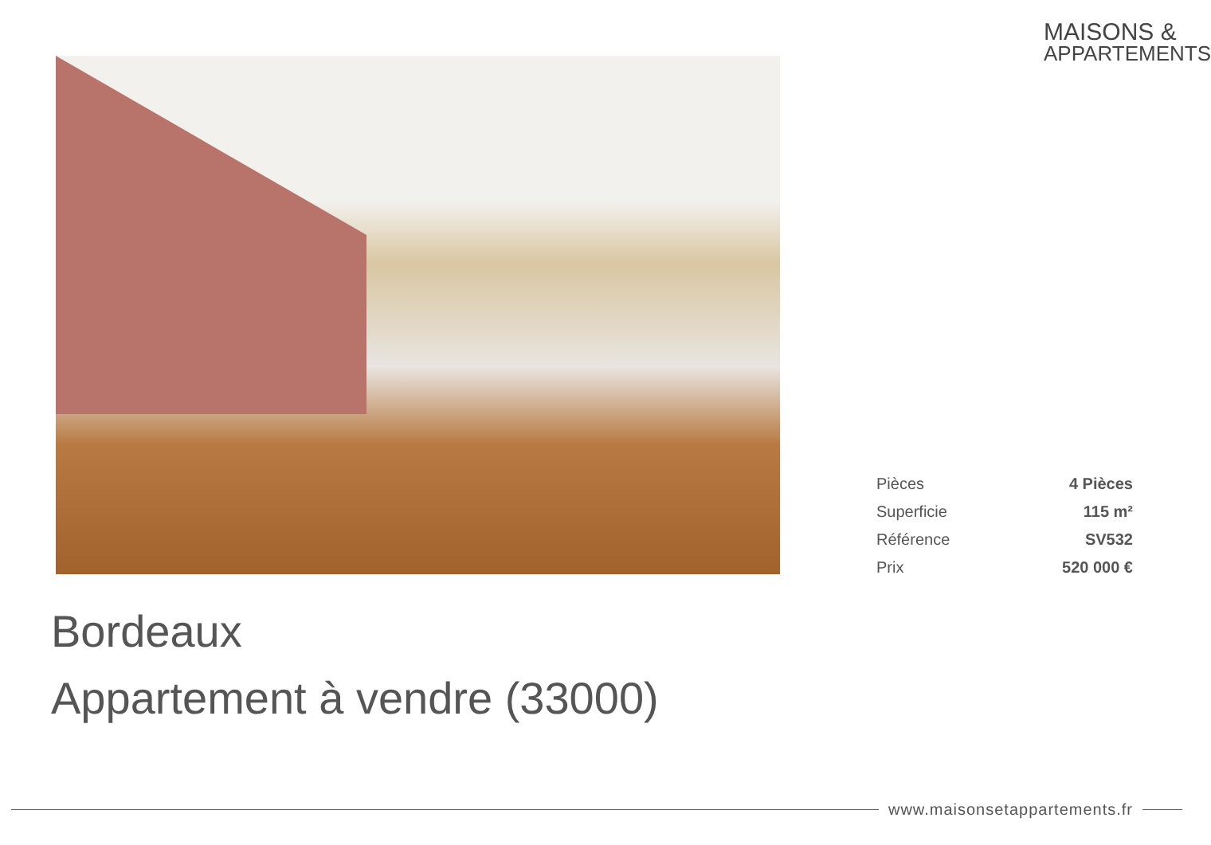MAISONS &
APPARTEMENTS
| Pièces | 4 Pièces |
| Superficie | 115 m² |
| Référence | SV532 |
| Prix | 520 000 € |
Bordeaux
Appartement à vendre (33000)
www.maisonsetappartements.fr